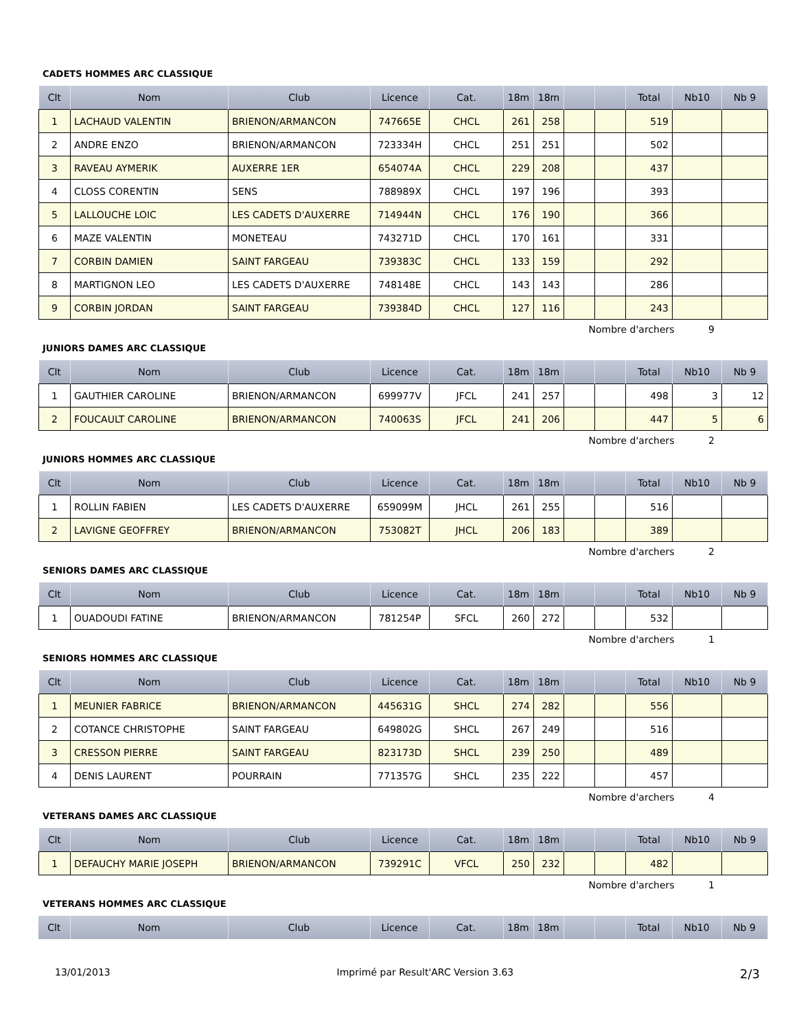CADETS HOMMES ARC CLASSIQUE
| Clt | Nom | Club | Licence | Cat. | 18m | 18m | | | Total | Nb10 | Nb 9 |
| --- | --- | --- | --- | --- | --- | --- | --- | --- | --- | --- | --- |
| 1 | LACHAUD VALENTIN | BRIENON/ARMANCON | 747665E | CHCL | 261 | 258 | | | 519 | | |
| 2 | ANDRE ENZO | BRIENON/ARMANCON | 723334H | CHCL | 251 | 251 | | | 502 | | |
| 3 | RAVEAU AYMERIK | AUXERRE 1ER | 654074A | CHCL | 229 | 208 | | | 437 | | |
| 4 | CLOSS CORENTIN | SENS | 788989X | CHCL | 197 | 196 | | | 393 | | |
| 5 | LALLOUCHE LOIC | LES CADETS D'AUXERRE | 714944N | CHCL | 176 | 190 | | | 366 | | |
| 6 | MAZE VALENTIN | MONETEAU | 743271D | CHCL | 170 | 161 | | | 331 | | |
| 7 | CORBIN DAMIEN | SAINT FARGEAU | 739383C | CHCL | 133 | 159 | | | 292 | | |
| 8 | MARTIGNON LEO | LES CADETS D'AUXERRE | 748148E | CHCL | 143 | 143 | | | 286 | | |
| 9 | CORBIN JORDAN | SAINT FARGEAU | 739384D | CHCL | 127 | 116 | | | 243 | | |
Nombre d'archers 9
JUNIORS DAMES ARC CLASSIQUE
| Clt | Nom | Club | Licence | Cat. | 18m | 18m | | | Total | Nb10 | Nb 9 |
| --- | --- | --- | --- | --- | --- | --- | --- | --- | --- | --- | --- |
| 1 | GAUTHIER CAROLINE | BRIENON/ARMANCON | 699977V | JFCL | 241 | 257 | | | 498 | 3 | 12 |
| 2 | FOUCAULT CAROLINE | BRIENON/ARMANCON | 740063S | JFCL | 241 | 206 | | | 447 | 5 | 6 |
Nombre d'archers 2
JUNIORS HOMMES ARC CLASSIQUE
| Clt | Nom | Club | Licence | Cat. | 18m | 18m | | | Total | Nb10 | Nb 9 |
| --- | --- | --- | --- | --- | --- | --- | --- | --- | --- | --- | --- |
| 1 | ROLLIN FABIEN | LES CADETS D'AUXERRE | 659099M | JHCL | 261 | 255 | | | 516 | | |
| 2 | LAVIGNE GEOFFREY | BRIENON/ARMANCON | 753082T | JHCL | 206 | 183 | | | 389 | | |
Nombre d'archers 2
SENIORS DAMES ARC CLASSIQUE
| Clt | Nom | Club | Licence | Cat. | 18m | 18m | | | Total | Nb10 | Nb 9 |
| --- | --- | --- | --- | --- | --- | --- | --- | --- | --- | --- | --- |
| 1 | OUADOUDI FATINE | BRIENON/ARMANCON | 781254P | SFCL | 260 | 272 | | | 532 | | |
Nombre d'archers 1
SENIORS HOMMES ARC CLASSIQUE
| Clt | Nom | Club | Licence | Cat. | 18m | 18m | | | Total | Nb10 | Nb 9 |
| --- | --- | --- | --- | --- | --- | --- | --- | --- | --- | --- | --- |
| 1 | MEUNIER FABRICE | BRIENON/ARMANCON | 445631G | SHCL | 274 | 282 | | | 556 | | |
| 2 | COTANCE CHRISTOPHE | SAINT FARGEAU | 649802G | SHCL | 267 | 249 | | | 516 | | |
| 3 | CRESSON PIERRE | SAINT FARGEAU | 823173D | SHCL | 239 | 250 | | | 489 | | |
| 4 | DENIS LAURENT | POURRAIN | 771357G | SHCL | 235 | 222 | | | 457 | | |
Nombre d'archers 4
VETERANS DAMES ARC CLASSIQUE
| Clt | Nom | Club | Licence | Cat. | 18m | 18m | | | Total | Nb10 | Nb 9 |
| --- | --- | --- | --- | --- | --- | --- | --- | --- | --- | --- | --- |
| 1 | DEFAUCHY MARIE JOSEPH | BRIENON/ARMANCON | 739291C | VFCL | 250 | 232 | | | 482 | | |
Nombre d'archers 1
VETERANS HOMMES ARC CLASSIQUE
| Clt | Nom | Club | Licence | Cat. | 18m | 18m | | | Total | Nb10 | Nb 9 |
| --- | --- | --- | --- | --- | --- | --- | --- | --- | --- | --- | --- |
13/01/2013 Imprimé par Result'ARC Version 3.63 2/3